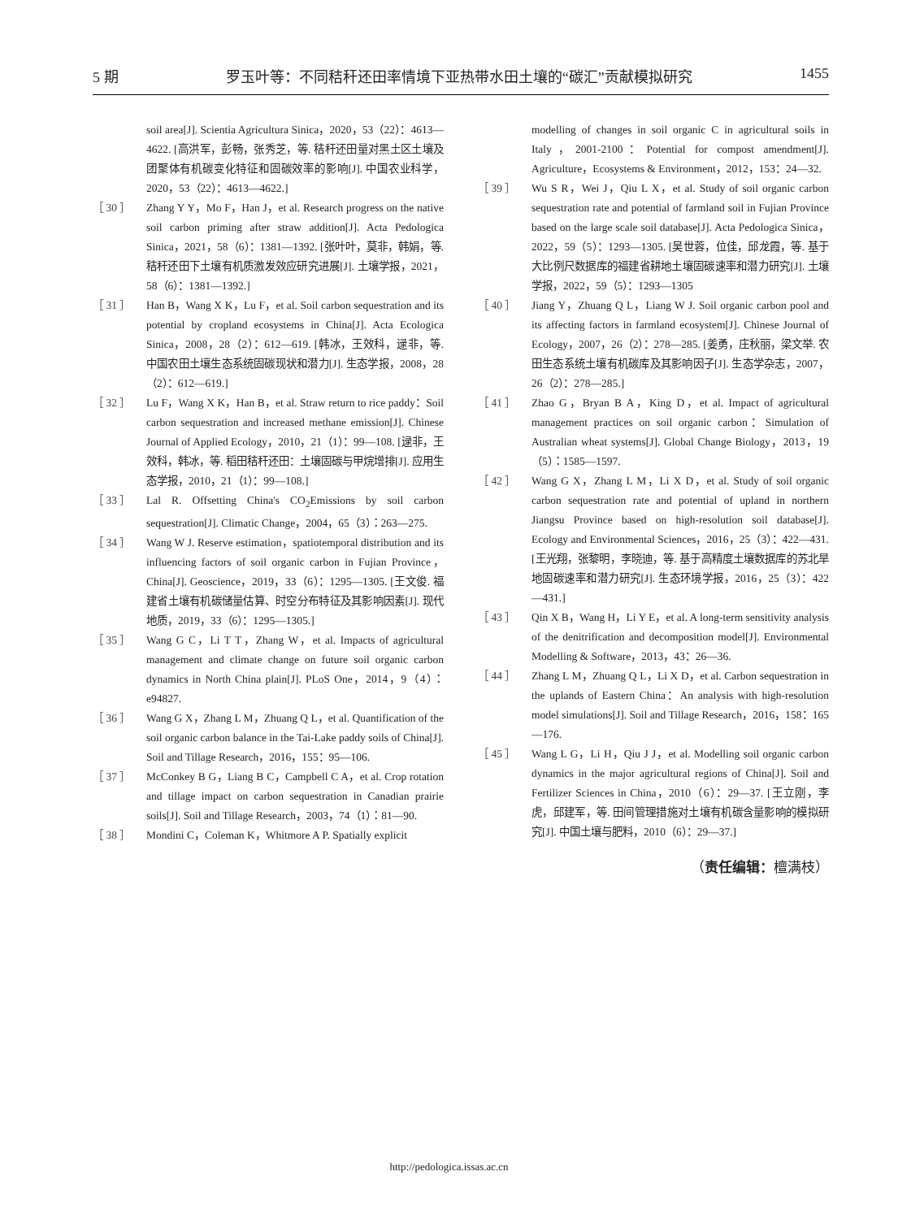5 期 罗玉叶等：不同秸秆还田率情境下亚热带水田土壤的“碳汇”贡献模拟研究 1455
soil area[J]. Scientia Agricultura Sinica，2020，53（22）：4613—4622. [高洪军，彭畅，张秀芝，等. 秸秆还田量对黑土区土壤及团聚体有机碳变化特征和固碳效率的影响[J]. 中国农业科学，2020，53（22）：4613—4622.]
［ 30 ］ Zhang Y Y，Mo F，Han J，et al. Research progress on the native soil carbon priming after straw addition[J]. Acta Pedologica Sinica，2021，58（6）：1381—1392. [张叶叶，莫非，韩娟，等. 秸秆还田下土壤有机质激发效应研究进展[J]. 土壤学报，2021，58（6）：1381—1392.]
［ 31 ］ Han B，Wang X K，Lu F，et al. Soil carbon sequestration and its potential by cropland ecosystems in China[J]. Acta Ecologica Sinica，2008，28（2）：612—619. [韩冰，王效科，逯非，等. 中国农田土壤生态系统固碳现状和潜力[J]. 生态学报，2008，28（2）：612—619.]
［ 32 ］ Lu F，Wang X K，Han B，et al. Straw return to rice paddy：Soil carbon sequestration and increased methane emission[J]. Chinese Journal of Applied Ecology，2010，21（1）：99—108. [逯非，王效科，韩冰，等. 稻田秸秆还田：土壤固碳与甲烷增排[J]. 应用生态学报，2010，21（1）：99—108.]
［ 33 ］ Lal R. Offsetting China's CO<sub>2</sub>Emissions by soil carbon sequestration[J]. Climatic Change，2004，65（3）：263—275.
［ 34 ］ Wang W J. Reserve estimation，spatiotemporal distribution and its influencing factors of soil organic carbon in Fujian Province，China[J]. Geoscience，2019，33（6）：1295—1305. [王文俊. 福建省土壤有机碳储量估算、时空分布特征及其影响因素[J]. 现代地质，2019，33（6）：1295—1305.]
［ 35 ］ Wang G C，Li T T，Zhang W，et al. Impacts of agricultural management and climate change on future soil organic carbon dynamics in North China plain[J]. PLoS One，2014，9（4）：e94827.
［ 36 ］ Wang G X，Zhang L M，Zhuang Q L，et al. Quantification of the soil organic carbon balance in the Tai-Lake paddy soils of China[J]. Soil and Tillage Research，2016，155：95—106.
［ 37 ］ McConkey B G，Liang B C，Campbell C A，et al. Crop rotation and tillage impact on carbon sequestration in Canadian prairie soils[J]. Soil and Tillage Research，2003，74（1）：81—90.
［ 38 ］ Mondini C，Coleman K，Whitmore A P. Spatially explicit
modelling of changes in soil organic C in agricultural soils in Italy，2001-2100：Potential for compost amendment[J]. Agriculture，Ecosystems & Environment，2012，153：24—32.
［ 39 ］ Wu S R，Wei J，Qiu L X，et al. Study of soil organic carbon sequestration rate and potential of farmland soil in Fujian Province based on the large scale soil database[J]. Acta Pedologica Sinica，2022，59（5）：1293—1305. [吴世蓉，位佳，邱龙霞，等. 基于大比例尺数据库的福建省耕地土壤固碳速率和潜力研究[J]. 土壤学报，2022，59（5）：1293—1305
［ 40 ］ Jiang Y，Zhuang Q L，Liang W J. Soil organic carbon pool and its affecting factors in farmland ecosystem[J]. Chinese Journal of Ecology，2007，26（2）：278—285. [姜勇，庄秋丽，梁文举. 农田生态系统土壤有机碳库及其影响因子[J]. 生态学杂志，2007，26（2）：278—285.]
［ 41 ］ Zhao G，Bryan B A，King D，et al. Impact of agricultural management practices on soil organic carbon：Simulation of Australian wheat systems[J]. Global Change Biology，2013，19（5）：1585—1597.
［ 42 ］ Wang G X，Zhang L M，Li X D，et al. Study of soil organic carbon sequestration rate and potential of upland in northern Jiangsu Province based on high-resolution soil database[J]. Ecology and Environmental Sciences，2016，25（3）：422—431. [王光翔，张黎明，李晓迪，等. 基于高精度土壤数据库的苏北旱地固碳速率和潜力研究[J]. 生态环境学报，2016，25（3）：422—431.]
［ 43 ］ Qin X B，Wang H，Li Y E，et al. A long-term sensitivity analysis of the denitrification and decomposition model[J]. Environmental Modelling & Software，2013，43：26—36.
［ 44 ］ Zhang L M，Zhuang Q L，Li X D，et al. Carbon sequestration in the uplands of Eastern China：An analysis with high-resolution model simulations[J]. Soil and Tillage Research，2016，158：165—176.
［ 45 ］ Wang L G，Li H，Qiu J J，et al. Modelling soil organic carbon dynamics in the major agricultural regions of China[J]. Soil and Fertilizer Sciences in China，2010（6）：29—37. [王立刚，李虎，邱建军，等. 田间管理措施对土壤有机碳含量影响的模拟研究[J]. 中国土壤与肥料，2010（6）：29—37.]
（责任编辑：檀满枝）
http://pedologica.issas.ac.cn